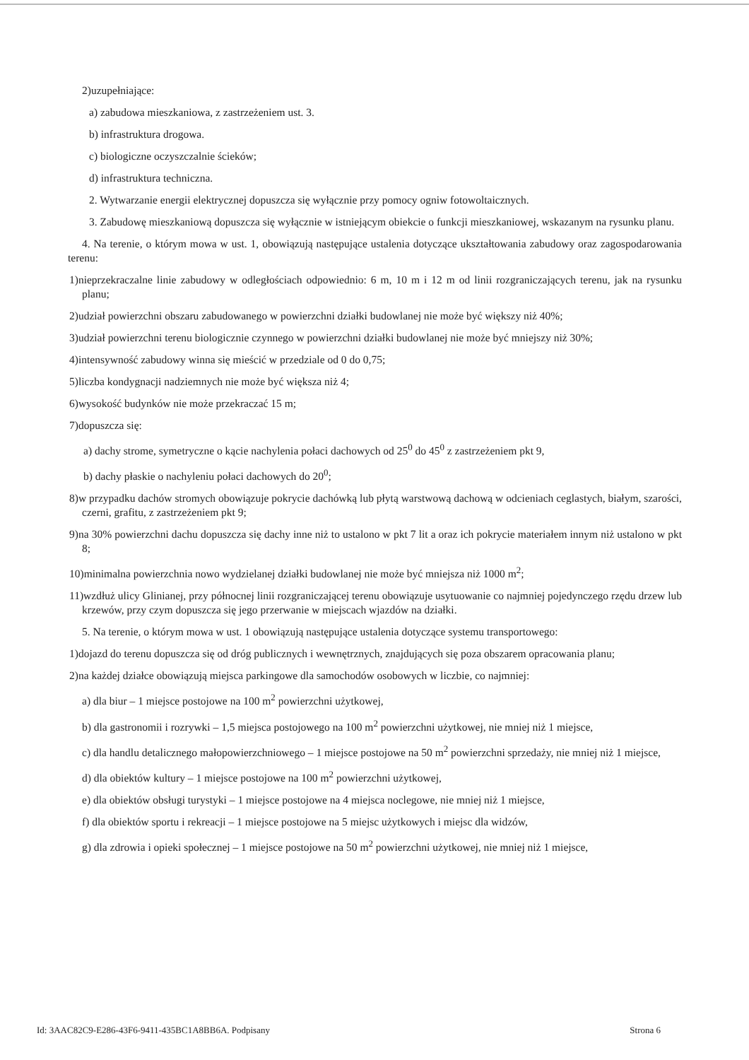2)uzupełniające:
a) zabudowa mieszkaniowa, z zastrzeżeniem ust. 3.
b) infrastruktura drogowa.
c) biologiczne oczyszczalnie ścieków;
d) infrastruktura techniczna.
2. Wytwarzanie energii elektrycznej dopuszcza się wyłącznie przy pomocy ogniw fotowoltaicznych.
3. Zabudowę mieszkaniową dopuszcza się wyłącznie w istniejącym obiekcie o funkcji mieszkaniowej, wskazanym na rysunku planu.
4. Na terenie, o którym mowa w ust. 1, obowiązują następujące ustalenia dotyczące ukształtowania zabudowy oraz zagospodarowania terenu:
1)nieprzekraczalne linie zabudowy w odległościach odpowiednio: 6 m, 10 m i 12 m od linii rozgraniczających terenu, jak na rysunku planu;
2)udział powierzchni obszaru zabudowanego w powierzchni działki budowlanej nie może być większy niż 40%;
3)udział powierzchni terenu biologicznie czynnego w powierzchni działki budowlanej nie może być mniejszy niż 30%;
4)intensywność zabudowy winna się mieścić w przedziale od 0 do 0,75;
5)liczba kondygnacji nadziemnych nie może być większa niż 4;
6)wysokość budynków nie może przekraczać 15 m;
7)dopuszcza się:
a) dachy strome, symetryczne o kącie nachylenia połaci dachowych od 25<sup>0</sup> do 45<sup>0</sup> z zastrzeżeniem pkt 9,
b) dachy płaskie o nachyleniu połaci dachowych do 20<sup>0</sup>;
8)w przypadku dachów stromych obowiązuje pokrycie dachówką lub płytą warstwową dachową w odcieniach ceglastych, białym, szarości, czerni, grafitu, z zastrzeżeniem pkt 9;
9)na 30% powierzchni dachu dopuszcza się dachy inne niż to ustalono w pkt 7 lit a oraz ich pokrycie materiałem innym niż ustalono w pkt 8;
10)minimalna powierzchnia nowo wydzielanej działki budowlanej nie może być mniejsza niż 1000 m<sup>2</sup>;
11)wzdłuż ulicy Glinianej, przy północnej linii rozgraniczającej terenu obowiązuje usytuowanie co najmniej pojedynczego rzędu drzew lub krzewów, przy czym dopuszcza się jego przerwanie w miejscach wjazdów na działki.
5. Na terenie, o którym mowa w ust. 1 obowiązują następujące ustalenia dotyczące systemu transportowego:
1)dojazd do terenu dopuszcza się od dróg publicznych i wewnętrznych, znajdujących się poza obszarem opracowania planu;
2)na każdej działce obowiązują miejsca parkingowe dla samochodów osobowych w liczbie, co najmniej:
a) dla biur – 1 miejsce postojowe na 100 m<sup>2</sup> powierzchni użytkowej,
b) dla gastronomii i rozrywki – 1,5 miejsca postojowego na 100 m<sup>2</sup> powierzchni użytkowej, nie mniej niż 1 miejsce,
c) dla handlu detalicznego małopowierzchniowego – 1 miejsce postojowe na 50 m<sup>2</sup> powierzchni sprzedaży, nie mniej niż 1 miejsce,
d) dla obiektów kultury – 1 miejsce postojowe na 100 m<sup>2</sup> powierzchni użytkowej,
e) dla obiektów obsługi turystyki – 1 miejsce postojowe na 4 miejsca noclegowe, nie mniej niż 1 miejsce,
f) dla obiektów sportu i rekreacji – 1 miejsce postojowe na 5 miejsc użytkowych i miejsc dla widzów,
g) dla zdrowia i opieki społecznej – 1 miejsce postojowe na 50 m<sup>2</sup> powierzchni użytkowej, nie mniej niż 1 miejsce,
Id: 3AAC82C9-E286-43F6-9411-435BC1A8BB6A. Podpisany Strona 6